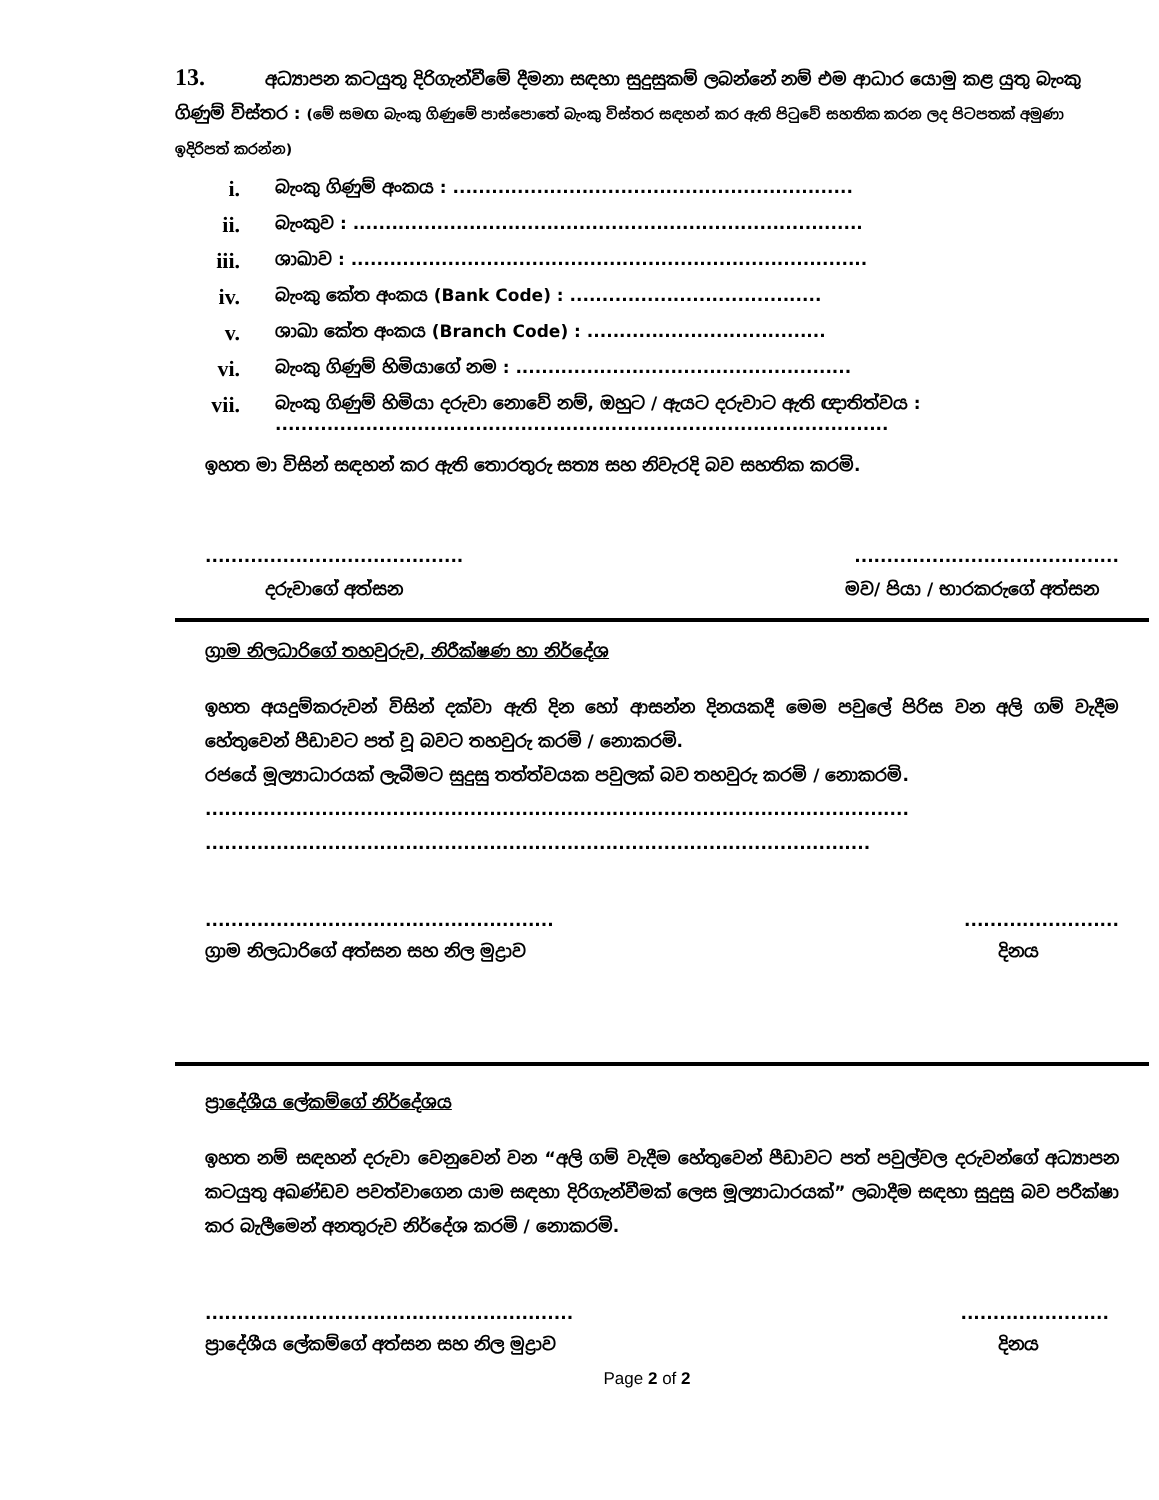13. අධ්‍යාපන කටයුතු දිරිගැන්වීමේ දීමනා සඳහා සුදුසුකම් ලබන්නේ නම් එම ආධාර යොමු කළ යුතු බැංකු ගිණුම් විස්තර : (මේ සමඟ බැංකු ගිණුමේ පාස්පොතේ බැංකු විස්තර සඳහන් කර ඇති පිටුවේ සහතික කරන ලද පිටපතක් අමුණා ඉදිරිපත් කරන්න)
i. බැංකු ගිණුම් අංකය : ..............................................................
ii. බැංකුව : ...............................................................................
iii. ශාඛාව : ................................................................................
iv. බැංකු කේත අංකය (Bank Code) : .......................................
v. ශාඛා කේත අංකය (Branch Code) : .....................................
vi. බැංකු ගිණුම් හිමියාගේ නම : ....................................................
vii. බැංකු ගිණුම් හිමියා දරුවා නොවේ නම්, ඔහුට / ඇයට දරුවාට ඇති ඥාතිත්වය :
...............................................................................................
ඉහත මා විසින් සඳහන් කර ඇති තොරතුරු සත්‍ය සහ නිවැරදි බව සහතික කරමි.
.................................................................................
දරුවාගේ අත්සන මව/ පියා / භාරකරුගේ අත්සන
ග්‍රාම නිලධාරිගේ තහවුරුව, නිරීක්ෂණ හා නිර්දේශ
ඉහත අයදුම්කරුවන් විසින් දක්වා ඇති දින හෝ ආසන්න දිනයකදී මෙම පවුලේ පිරිස වන අලි ගම් වැදීම හේතුවෙන් පීඩාවට පත් වූ බවට තහවුරු කරමි / නොකරමි.
රජයේ මූල්‍යාධාරයක් ලැබීමට සුදුසු තත්ත්වයක පවුලක් බව තහවුරු කරමි / නොකරමි.
.............................................................................................................
.......................................................................................................
..............................................................................
ග්‍රාම නිලධාරිගේ අත්සන සහ නිල මුද්‍රාව දිනය
ප්‍රාදේශීය ලේකම්ගේ නිර්දේශය
ඉහත නම් සඳහන් දරුවා වෙනුවෙන් වන “අලි ගම් වැදීම හේතුවෙන් පීඩාවට පත් පවුල්වල දරුවන්ගේ අධ්‍යාපන කටයුතු අඛණ්ඩව පවත්වාගෙන යාම සඳහා දිරිගැන්වීමක් ලෙස මූල්‍යාධාරයක්” ලබාදීම සඳහා සුදුසු බව පරීක්ෂා කර බැලීමෙන් අනතුරුව නිර්දේශ කරමි / නොකරමි.
................................................................................
ප්‍රාදේශීය ලේකම්ගේ අත්සන සහ නිල මුද්‍රාව දිනය
Page 2 of 2